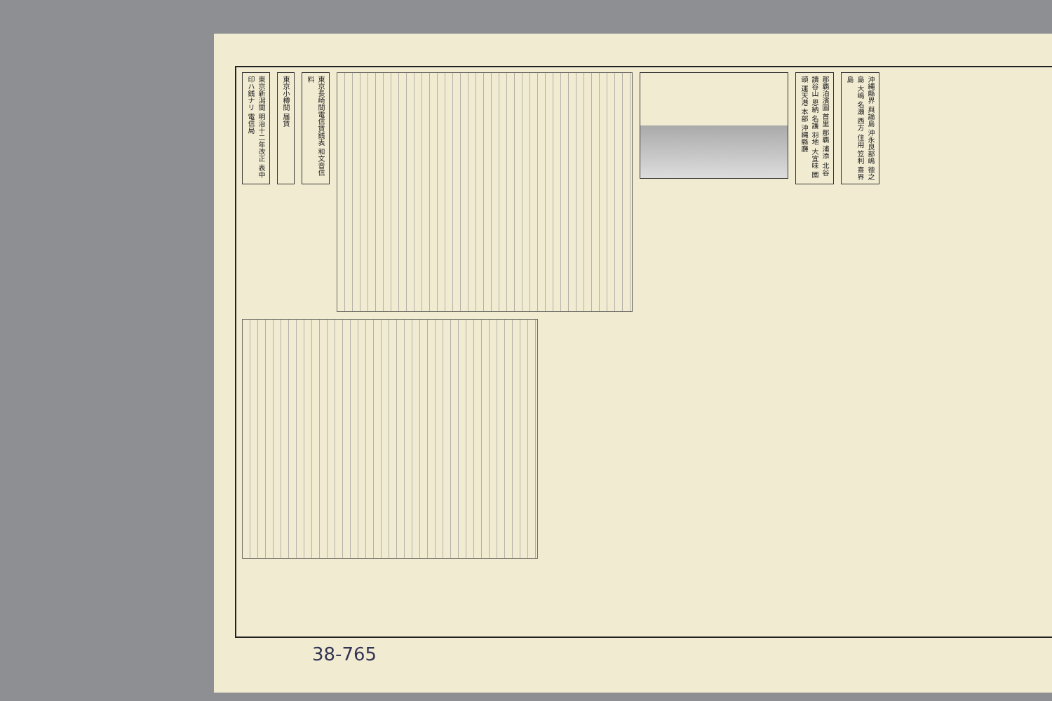東京新潟間 明治十二年改正 表中印ハ銭ナリ 電信局
東京小樽間 届賃
東京長崎間電信賃銭表 和文音信料
那覇泊濱圖 首里 那覇 浦添 北谷 讀谷山 恩納 名護 羽地 大宜味 國頭 運天港 本部 沖縄縣廳
沖縄縣界 與論島 沖永良部嶋 德之島 大嶋 名瀬 西方 住用 笠利 喜界島
38-765